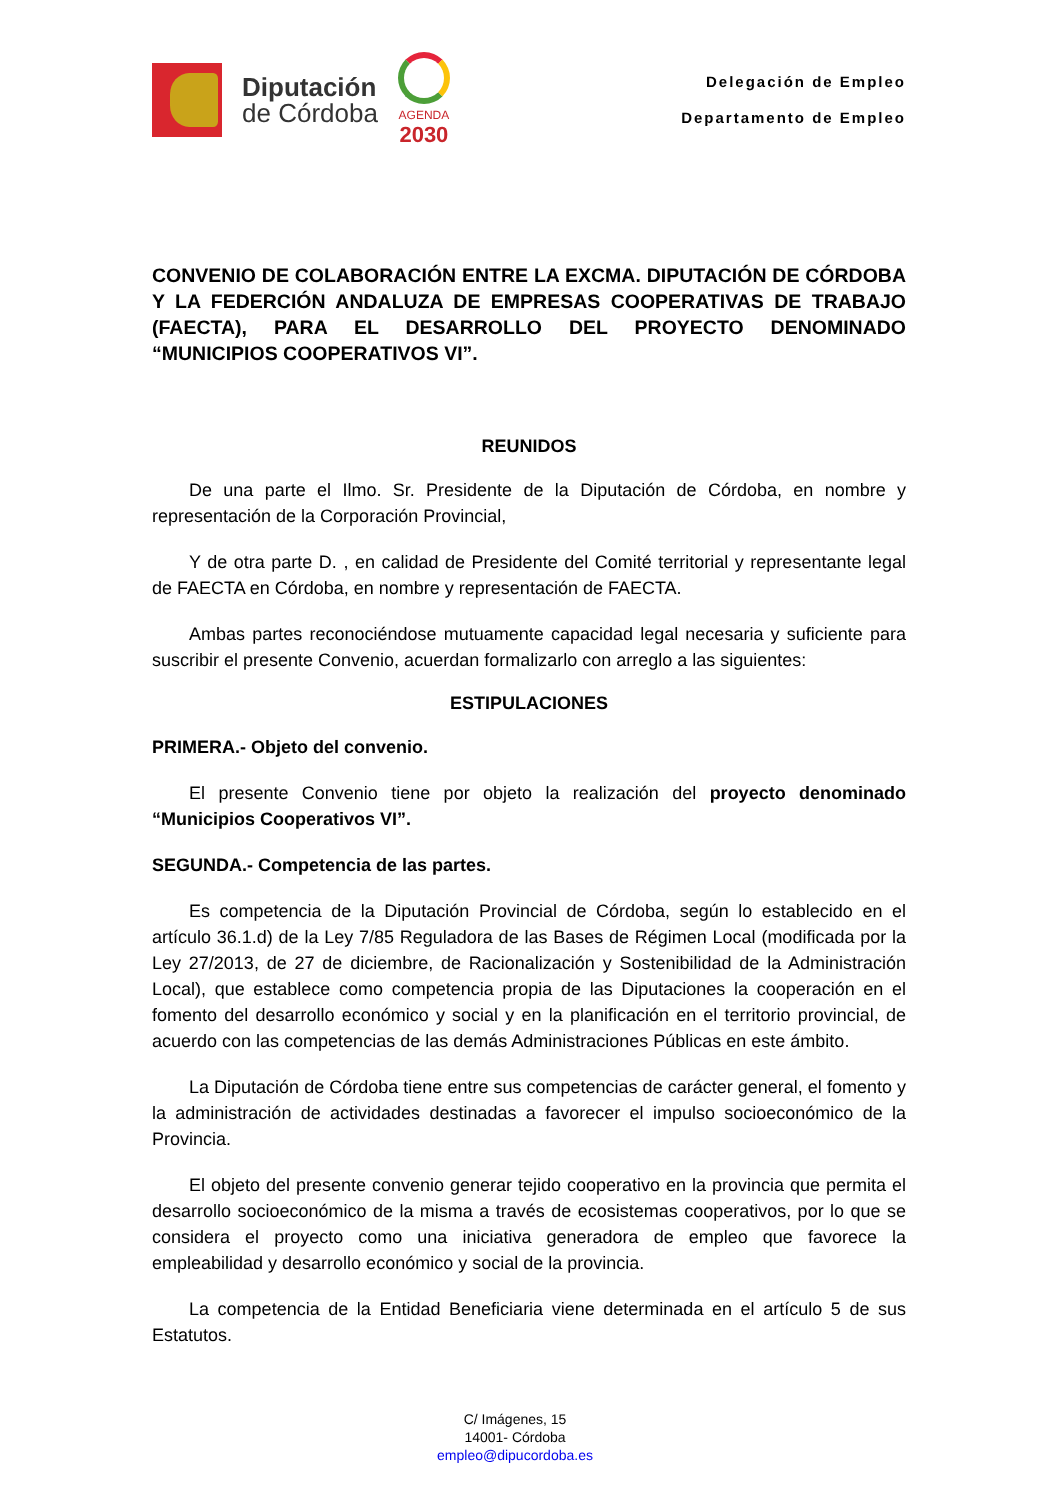Diputación
de Córdoba
AGENDA
2030
Delegación de Empleo
Departamento de Empleo
CONVENIO DE COLABORACIÓN ENTRE LA EXCMA. DIPUTACIÓN DE CÓRDOBA Y LA FEDERCIÓN ANDALUZA DE EMPRESAS COOPERATIVAS DE TRABAJO (FAECTA), PARA EL DESARROLLO DEL PROYECTO DENOMINADO “MUNICIPIOS COOPERATIVOS VI”.
REUNIDOS
De una parte el Ilmo. Sr. Presidente de la Diputación de Córdoba, en nombre y representación de la Corporación Provincial,
Y de otra parte D. , en calidad de Presidente del Comité territorial y representante legal de FAECTA en Córdoba, en nombre y representación de FAECTA.
Ambas partes reconociéndose mutuamente capacidad legal necesaria y suficiente para suscribir el presente Convenio, acuerdan formalizarlo con arreglo a las siguientes:
ESTIPULACIONES
PRIMERA.- Objeto del convenio.
El presente Convenio tiene por objeto la realización del proyecto denominado “Municipios Cooperativos VI”.
SEGUNDA.- Competencia de las partes.
Es competencia de la Diputación Provincial de Córdoba, según lo establecido en el artículo 36.1.d) de la Ley 7/85 Reguladora de las Bases de Régimen Local (modificada por la Ley 27/2013, de 27 de diciembre, de Racionalización y Sostenibilidad de la Administración Local), que establece como competencia propia de las Diputaciones la cooperación en el fomento del desarrollo económico y social y en la planificación en el territorio provincial, de acuerdo con las competencias de las demás Administraciones Públicas en este ámbito.
La Diputación de Córdoba tiene entre sus competencias de carácter general, el fomento y la administración de actividades destinadas a favorecer el impulso socioeconómico de la Provincia.
El objeto del presente convenio generar tejido cooperativo en la provincia que permita el desarrollo socioeconómico de la misma a través de ecosistemas cooperativos, por lo que se considera el proyecto como una iniciativa generadora de empleo que favorece la empleabilidad y desarrollo económico y social de la provincia.
La competencia de la Entidad Beneficiaria viene determinada en el artículo 5 de sus Estatutos.
C/ Imágenes, 15
14001- Córdoba
empleo@dipucordoba.es